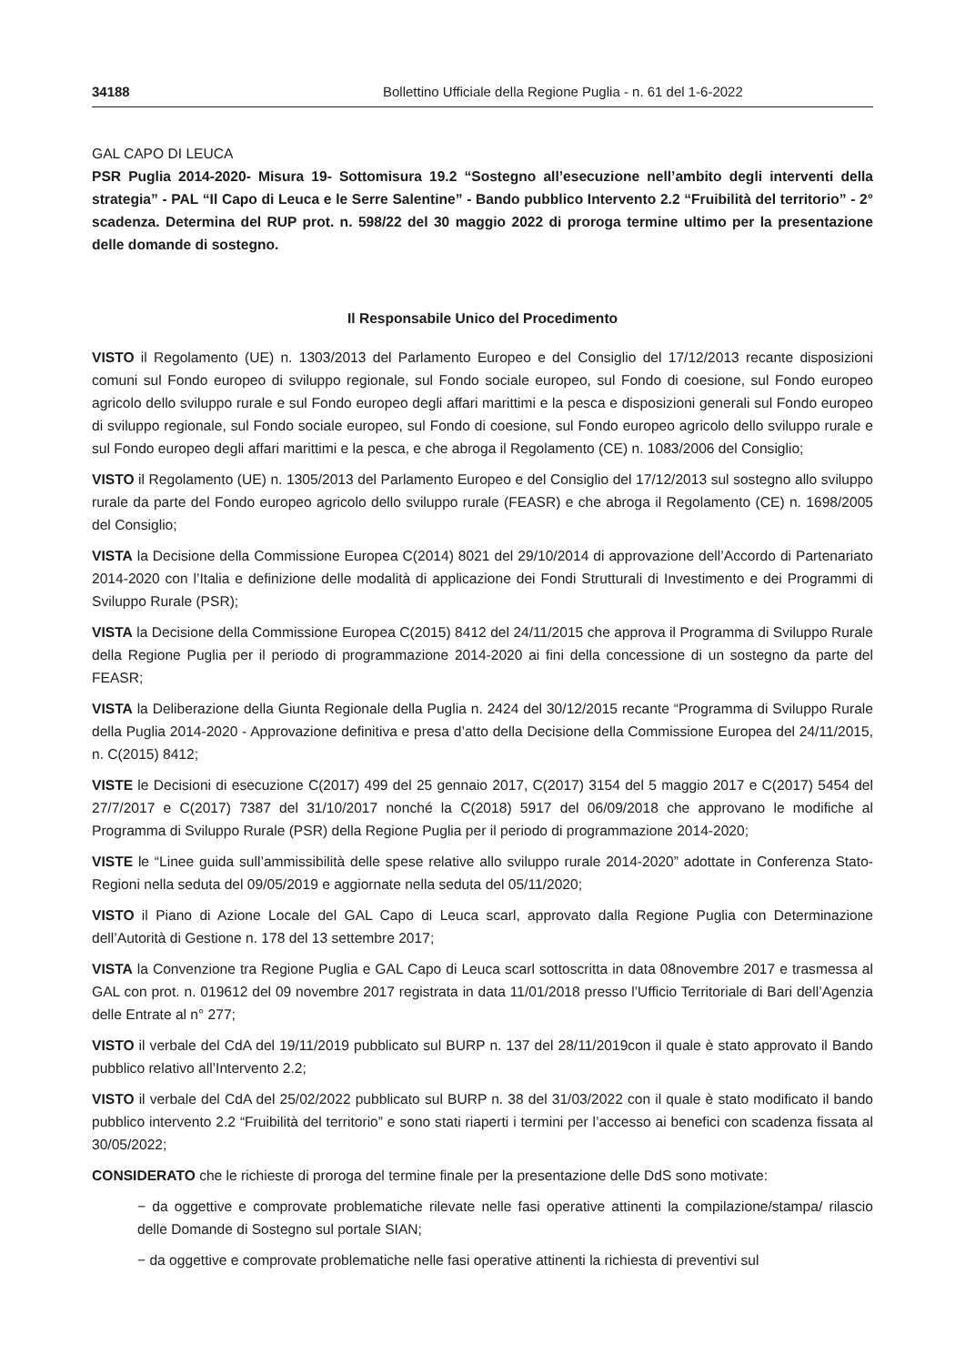34188 Bollettino Ufficiale della Regione Puglia - n. 61 del 1-6-2022
GAL CAPO DI LEUCA
PSR Puglia 2014-2020- Misura 19- Sottomisura 19.2 “Sostegno all’esecuzione nell’ambito degli interventi della strategia” - PAL “Il Capo di Leuca e le Serre Salentine” - Bando pubblico Intervento 2.2 “Fruibilità del territorio” - 2° scadenza. Determina del RUP prot. n. 598/22 del 30 maggio 2022 di proroga termine ultimo per la presentazione delle domande di sostegno.
Il Responsabile Unico del Procedimento
VISTO il Regolamento (UE) n. 1303/2013 del Parlamento Europeo e del Consiglio del 17/12/2013 recante disposizioni comuni sul Fondo europeo di sviluppo regionale, sul Fondo sociale europeo, sul Fondo di coesione, sul Fondo europeo agricolo dello sviluppo rurale e sul Fondo europeo degli affari marittimi e la pesca e disposizioni generali sul Fondo europeo di sviluppo regionale, sul Fondo sociale europeo, sul Fondo di coesione, sul Fondo europeo agricolo dello sviluppo rurale e sul Fondo europeo degli affari marittimi e la pesca, e che abroga il Regolamento (CE) n. 1083/2006 del Consiglio;
VISTO il Regolamento (UE) n. 1305/2013 del Parlamento Europeo e del Consiglio del 17/12/2013 sul sostegno allo sviluppo rurale da parte del Fondo europeo agricolo dello sviluppo rurale (FEASR) e che abroga il Regolamento (CE) n. 1698/2005 del Consiglio;
VISTA la Decisione della Commissione Europea C(2014) 8021 del 29/10/2014 di approvazione dell’Accordo di Partenariato 2014-2020 con l’Italia e definizione delle modalità di applicazione dei Fondi Strutturali di Investimento e dei Programmi di Sviluppo Rurale (PSR);
VISTA la Decisione della Commissione Europea C(2015) 8412 del 24/11/2015 che approva il Programma di Sviluppo Rurale della Regione Puglia per il periodo di programmazione 2014-2020 ai fini della concessione di un sostegno da parte del FEASR;
VISTA la Deliberazione della Giunta Regionale della Puglia n. 2424 del 30/12/2015 recante “Programma di Sviluppo Rurale della Puglia 2014-2020 - Approvazione definitiva e presa d’atto della Decisione della Commissione Europea del 24/11/2015, n. C(2015) 8412;
VISTE le Decisioni di esecuzione C(2017) 499 del 25 gennaio 2017, C(2017) 3154 del 5 maggio 2017 e C(2017) 5454 del 27/7/2017 e C(2017) 7387 del 31/10/2017 nonché la C(2018) 5917 del 06/09/2018 che approvano le modifiche al Programma di Sviluppo Rurale (PSR) della Regione Puglia per il periodo di programmazione 2014-2020;
VISTE le “Linee guida sull’ammissibilità delle spese relative allo sviluppo rurale 2014-2020” adottate in Conferenza Stato-Regioni nella seduta del 09/05/2019 e aggiornate nella seduta del 05/11/2020;
VISTO il Piano di Azione Locale del GAL Capo di Leuca scarl, approvato dalla Regione Puglia con Determinazione dell’Autorità di Gestione n. 178 del 13 settembre 2017;
VISTA la Convenzione tra Regione Puglia e GAL Capo di Leuca scarl sottoscritta in data 08novembre 2017 e trasmessa al GAL con prot. n. 019612 del 09 novembre 2017 registrata in data 11/01/2018 presso l’Ufficio Territoriale di Bari dell’Agenzia delle Entrate al n° 277;
VISTO il verbale del CdA del 19/11/2019 pubblicato sul BURP n. 137 del 28/11/2019con il quale è stato approvato il Bando pubblico relativo all’Intervento 2.2;
VISTO il verbale del CdA del 25/02/2022 pubblicato sul BURP n. 38 del 31/03/2022 con il quale è stato modificato il bando pubblico intervento 2.2 “Fruibilità del territorio” e sono stati riaperti i termini per l’accesso ai benefici con scadenza fissata al 30/05/2022;
CONSIDERATO che le richieste di proroga del termine finale per la presentazione delle DdS sono motivate:
− da oggettive e comprovate problematiche rilevate nelle fasi operative attinenti la compilazione/stampa/ rilascio delle Domande di Sostegno sul portale SIAN;
− da oggettive e comprovate problematiche nelle fasi operative attinenti la richiesta di preventivi sul